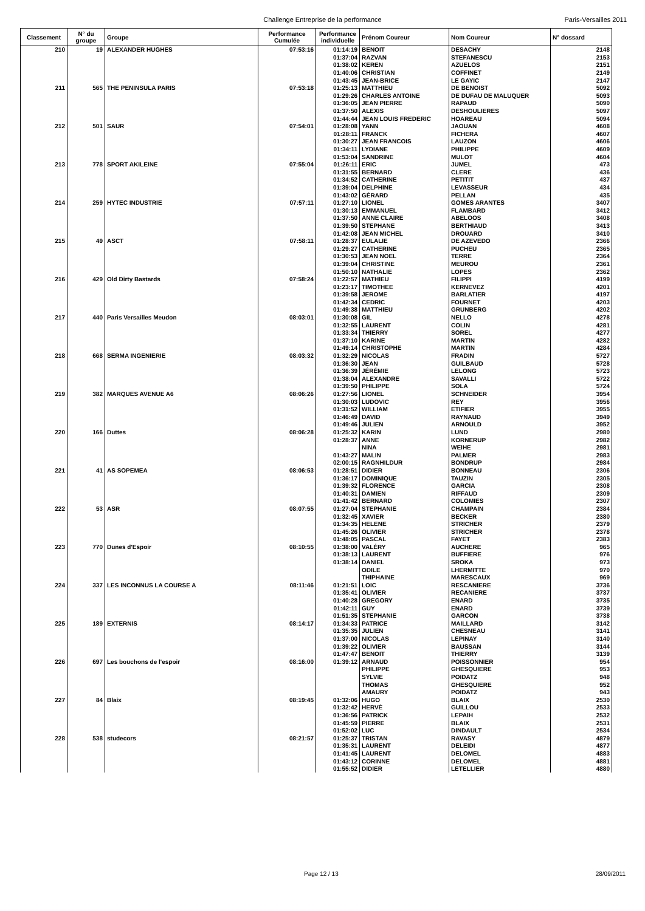Challenge Entreprise de la performance Paris-Versailles 2011
| Classement | N° du groupe | Groupe | Performance Cumulée | Performance individuelle | Prénom Coureur | Nom Coureur | N° dossard |
| --- | --- | --- | --- | --- | --- | --- | --- |
| 210 | 19 | ALEXANDER HUGHES | 07:53:16 | 01:14:19 | BENOIT | DESACHY | 2148 |
| | | | | 01:37:04 | RAZVAN | STEFANESCU | 2153 |
| | | | | 01:38:02 | KEREN | AZUELOS | 2151 |
| | | | | 01:40:06 | CHRISTIAN | COFFINET | 2149 |
| | | | | 01:43:45 | JEAN-BRICE | LE GAYIC | 2147 |
| 211 | 565 | THE PENINSULA PARIS | 07:53:18 | 01:25:13 | MATTHIEU | DE BENOIST | 5092 |
| | | | | 01:29:26 | CHARLES ANTOINE | DE DUFAU DE MALUQUER | 5093 |
| | | | | 01:36:05 | JEAN PIERRE | RAPAUD | 5090 |
| | | | | 01:37:50 | ALEXIS | DESHOULIERES | 5097 |
| | | | | 01:44:44 | JEAN LOUIS FREDERIC | HOAREAU | 5094 |
| 212 | 501 | SAUR | 07:54:01 | 01:28:08 | YANN | JAOUAN | 4608 |
| | | | | 01:28:11 | FRANCK | FICHERA | 4607 |
| | | | | 01:30:27 | JEAN FRANCOIS | LAUZON | 4606 |
| | | | | 01:34:11 | LYDIANE | PHILIPPE | 4609 |
| | | | | 01:53:04 | SANDRINE | MULOT | 4604 |
| 213 | 778 | SPORT AKILEINE | 07:55:04 | 01:26:11 | ERIC | JUMEL | 473 |
| | | | | 01:31:55 | BERNARD | CLERE | 436 |
| | | | | 01:34:52 | CATHERINE | PETITIT | 437 |
| | | | | 01:39:04 | DELPHINE | LEVASSEUR | 434 |
| | | | | 01:43:02 | GÉRARD | PELLAN | 435 |
| 214 | 259 | HYTEC INDUSTRIE | 07:57:11 | 01:27:10 | LIONEL | GOMES ARANTES | 3407 |
| | | | | 01:30:13 | EMMANUEL | FLAMBARD | 3412 |
| | | | | 01:37:50 | ANNE CLAIRE | ABELOOS | 3408 |
| | | | | 01:39:50 | STEPHANE | BERTHIAUD | 3413 |
| | | | | 01:42:08 | JEAN MICHEL | DROUARD | 3410 |
| 215 | 49 | ASCT | 07:58:11 | 01:28:37 | EULALIE | DE AZEVEDO | 2366 |
| | | | | 01:29:27 | CATHERINE | PUCHEU | 2365 |
| | | | | 01:30:53 | JEAN NOEL | TERRE | 2364 |
| | | | | 01:39:04 | CHRISTINE | MEUROU | 2361 |
| | | | | 01:50:10 | NATHALIE | LOPES | 2362 |
| 216 | 429 | Old Dirty Bastards | 07:58:24 | 01:22:57 | MATHIEU | FILIPPI | 4199 |
| | | | | 01:23:17 | TIMOTHEE | KERNEVEZ | 4201 |
| | | | | 01:39:58 | JEROME | BARLATIER | 4197 |
| | | | | 01:42:34 | CEDRIC | FOURNET | 4203 |
| | | | | 01:49:38 | MATTHIEU | GRUNBERG | 4202 |
| 217 | 440 | Paris Versailles Meudon | 08:03:01 | 01:30:08 | GIL | NELLO | 4278 |
| | | | | 01:32:55 | LAURENT | COLIN | 4281 |
| | | | | 01:33:34 | THIERRY | SOREL | 4277 |
| | | | | 01:37:10 | KARINE | MARTIN | 4282 |
| | | | | 01:49:14 | CHRISTOPHE | MARTIN | 4284 |
| 218 | 668 | SERMA INGENIERIE | 08:03:32 | 01:32:29 | NICOLAS | FRADIN | 5727 |
| | | | | 01:36:30 | JEAN | GUILBAUD | 5728 |
| | | | | 01:36:39 | JÉRÉMIE | LELONG | 5723 |
| | | | | 01:38:04 | ALEXANDRE | SAVALLI | 5722 |
| | | | | 01:39:50 | PHILIPPE | SOLA | 5724 |
| 219 | 382 | MARQUES AVENUE A6 | 08:06:26 | 01:27:56 | LIONEL | SCHNEIDER | 3954 |
| | | | | 01:30:03 | LUDOVIC | REY | 3956 |
| | | | | 01:31:52 | WILLIAM | ETIFIER | 3955 |
| | | | | 01:46:49 | DAVID | RAYNAUD | 3949 |
| | | | | 01:49:46 | JULIEN | ARNOULD | 3952 |
| 220 | 166 | Duttes | 08:06:28 | 01:25:32 | KARIN | LUND | 2980 |
| | | | | 01:28:37 | ANNE | KORNERUP | 2982 |
| | | | | | NINA | WEIHE | 2981 |
| | | | | 01:43:27 | MALIN | PALMER | 2983 |
| | | | | 02:00:15 | RAGNHILDUR | BONDRUP | 2984 |
| 221 | 41 | AS SOPEMEA | 08:06:53 | 01:28:51 | DIDIER | BONNEAU | 2306 |
| | | | | 01:36:17 | DOMINIQUE | TAUZIN | 2305 |
| | | | | 01:39:32 | FLORENCE | GARCIA | 2308 |
| | | | | 01:40:31 | DAMIEN | RIFFAUD | 2309 |
| | | | | 01:41:42 | BERNARD | COLOMIES | 2307 |
| 222 | 53 | ASR | 08:07:55 | 01:27:04 | STEPHANIE | CHAMPAIN | 2384 |
| | | | | 01:32:45 | XAVIER | BECKER | 2380 |
| | | | | 01:34:35 | HELENE | STRICHER | 2379 |
| | | | | 01:45:26 | OLIVIER | STRICHER | 2378 |
| | | | | 01:48:05 | PASCAL | FAYET | 2383 |
| 223 | 770 | Dunes d'Espoir | 08:10:55 | 01:38:00 | VALÉRY | AUCHERE | 965 |
| | | | | 01:38:13 | LAURENT | BUFFIERE | 976 |
| | | | | 01:38:14 | DANIEL | SROKA | 973 |
| | | | | | ODILE | LHERMITTE | 970 |
| | | | | | THIPHAINE | MARESCAUX | 969 |
| 224 | 337 | LES INCONNUS LA COURSE A | 08:11:46 | 01:21:51 | LOIC | RESCANIERE | 3736 |
| | | | | 01:35:41 | OLIVIER | RECANIERE | 3737 |
| | | | | 01:40:28 | GREGORY | ENARD | 3735 |
| | | | | 01:42:11 | GUY | ENARD | 3739 |
| | | | | 01:51:35 | STEPHANIE | GARCON | 3738 |
| 225 | 189 | EXTERNIS | 08:14:17 | 01:34:33 | PATRICE | MAILLARD | 3142 |
| | | | | 01:35:35 | JULIEN | CHESNEAU | 3141 |
| | | | | 01:37:00 | NICOLAS | LEPINAY | 3140 |
| | | | | 01:39:22 | OLIVIER | BAUSSAN | 3144 |
| | | | | 01:47:47 | BENOIT | THIERRY | 3139 |
| 226 | 697 | Les bouchons de l'espoir | 08:16:00 | 01:39:12 | ARNAUD | POISSONNIER | 954 |
| | | | | | PHILIPPE | GHESQUIERE | 953 |
| | | | | | SYLVIE | POIDATZ | 948 |
| | | | | | THOMAS | GHESQUIERE | 952 |
| | | | | | AMAURY | POIDATZ | 943 |
| 227 | 84 | Blaix | 08:19:45 | 01:32:06 | HUGO | BLAIX | 2530 |
| | | | | 01:32:42 | HERVÉ | GUILLOU | 2533 |
| | | | | 01:36:56 | PATRICK | LEPAIH | 2532 |
| | | | | 01:45:59 | PIERRE | BLAIX | 2531 |
| | | | | 01:52:02 | LUC | DINDAULT | 2534 |
| 228 | 538 | studecors | 08:21:57 | 01:25:37 | TRISTAN | RAVASY | 4879 |
| | | | | 01:35:31 | LAURENT | DELEIDI | 4877 |
| | | | | 01:41:45 | LAURENT | DELOMEL | 4883 |
| | | | | 01:43:12 | CORINNE | DELOMEL | 4881 |
| | | | | 01:55:52 | DIDIER | LETELLIER | 4880 |
Page 12 / 13 28/09/2011